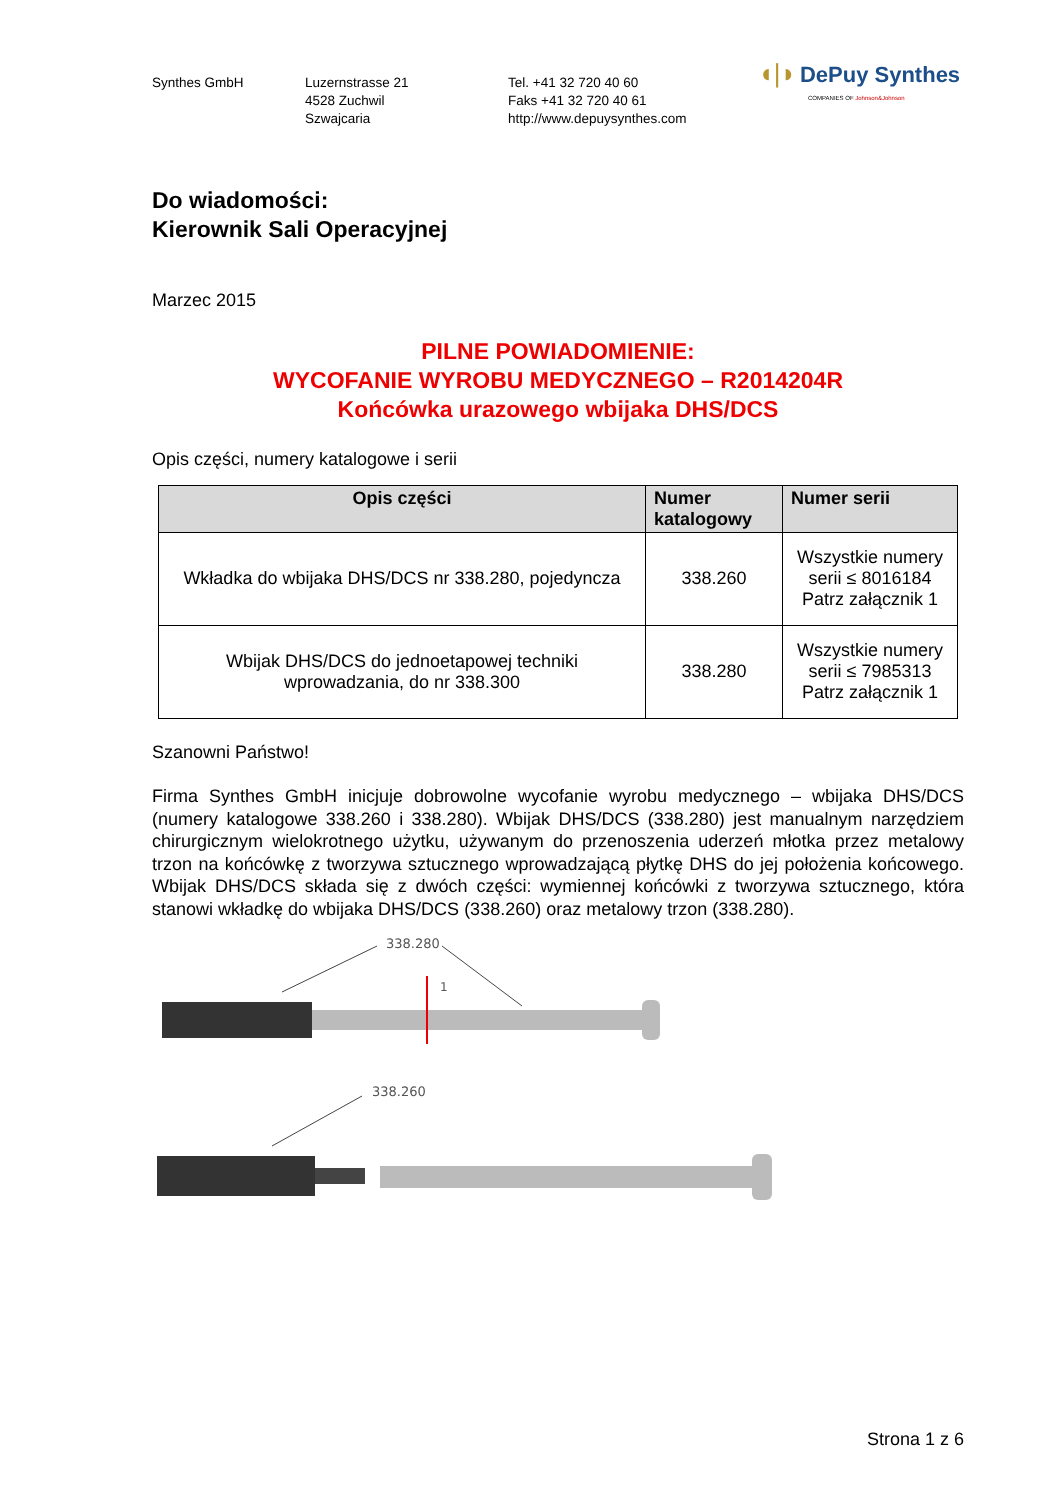Synthes GmbH Luzernstrasse 21
4528 Zuchwil
Szwajcaria
Tel. +41 32 720 40 60
Faks +41 32 720 40 61
http://www.depuysynthes.com
◖|◗ DePuy Synthes
COMPANIES OF Johnson&Johnson
Do wiadomości:
Kierownik Sali Operacyjnej
Marzec 2015
PILNE POWIADOMIENIE:
WYCOFANIE WYROBU MEDYCZNEGO – R2014204R
Końcówka urazowego wbijaka DHS/DCS
Opis części, numery katalogowe i serii
| Opis części | Numer katalogowy | Numer serii |
| --- | --- | --- |
| Wkładka do wbijaka DHS/DCS nr 338.280, pojedyncza | 338.260 | Wszystkie numery serii ≤ 8016184 Patrz załącznik 1 |
| Wbijak DHS/DCS do jednoetapowej techniki wprowadzania, do nr 338.300 | 338.280 | Wszystkie numery serii ≤ 7985313 Patrz załącznik 1 |
Szanowni Państwo!
Firma Synthes GmbH inicjuje dobrowolne wycofanie wyrobu medycznego – wbijaka DHS/DCS (numery katalogowe 338.260 i 338.280). Wbijak DHS/DCS (338.280) jest manualnym narzędziem chirurgicznym wielokrotnego użytku, używanym do przenoszenia uderzeń młotka przez metalowy trzon na końcówkę z tworzywa sztucznego wprowadzającą płytkę DHS do jej położenia końcowego. Wbijak DHS/DCS składa się z dwóch części: wymiennej końcówki z tworzywa sztucznego, która stanowi wkładkę do wbijaka DHS/DCS (338.260) oraz metalowy trzon (338.280).
338.280
1
338.260
Strona 1 z 6